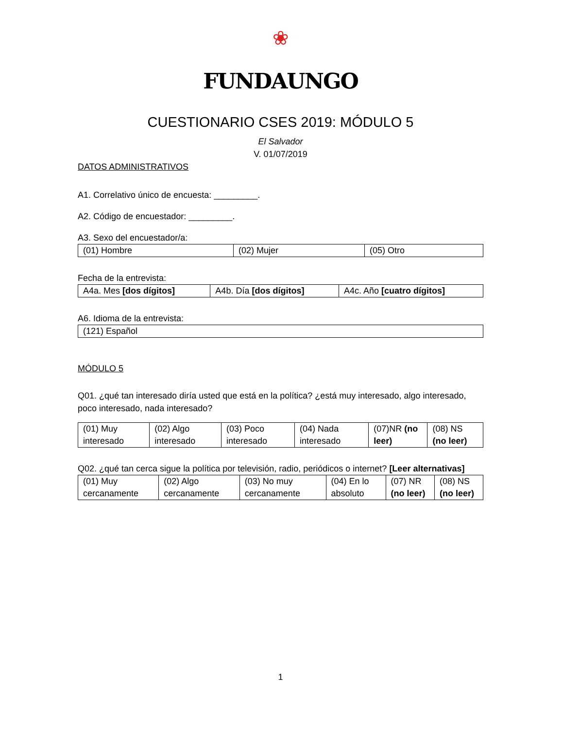❀
FUNDAUNGO
CUESTIONARIO CSES 2019: MÓDULO 5
El Salvador
V. 01/07/2019
DATOS ADMINISTRATIVOS
A1. Correlativo único de encuesta: _________.
A2. Código de encuestador: _________.
A3. Sexo del encuestador/a:
| (01) Hombre | (02) Mujer | (05) Otro |
Fecha de la entrevista:
| A4a. Mes [dos dígitos] | A4b. Día [dos dígitos] | A4c. Año [cuatro dígitos] |
A6. Idioma de la entrevista:
| (121) Español |
MÓDULO 5
Q01. ¿qué tan interesado diría usted que está en la política? ¿está muy interesado, algo interesado, poco interesado, nada interesado?
| (01) Muy interesado | (02) Algo interesado | (03) Poco interesado | (04) Nada interesado | (07)NR (no leer) | (08) NS (no leer) |
Q02. ¿qué tan cerca sigue la política por televisión, radio, periódicos o internet? [Leer alternativas]
| (01) Muy cercanamente | (02) Algo cercanamente | (03) No muy cercanamente | (04) En lo absoluto | (07) NR (no leer) | (08) NS (no leer) |
1